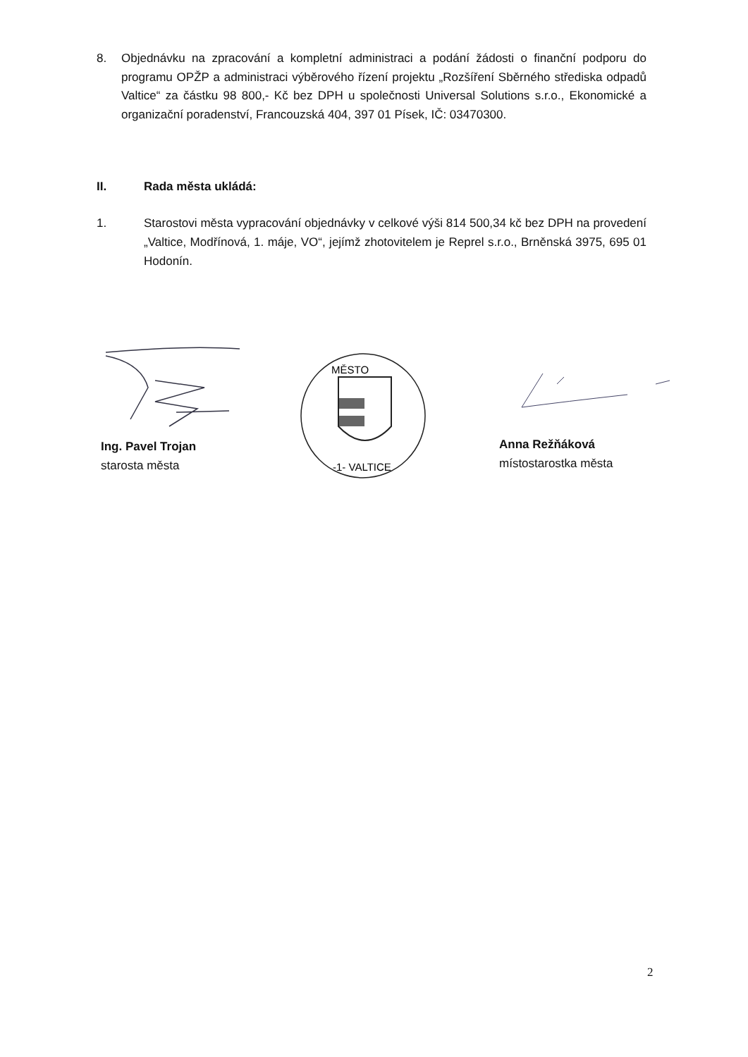8. Objednávku na zpracování a kompletní administraci a podání žádosti o finanční podporu do programu OPŽP a administraci výběrového řízení projektu „Rozšíření Sběrného střediska odpadů Valtice“ za částku 98 800,- Kč bez DPH u společnosti Universal Solutions s.r.o., Ekonomické a organizační poradenství, Francouzská 404, 397 01 Písek, IČ: 03470300.
II. Rada města ukládá:
1. Starostovi města vypracování objednávky v celkové výši 814 500,34 kč bez DPH na provedení „Valtice, Modřínová, 1. máje, VO“, jejímž zhotovitelem je Reprel s.r.o., Brněnská 3975, 695 01 Hodonín.
MĚSTO
-1- VALTICE
Ing. Pavel Trojan
starosta města
Anna Režňáková
místostarostka města
2